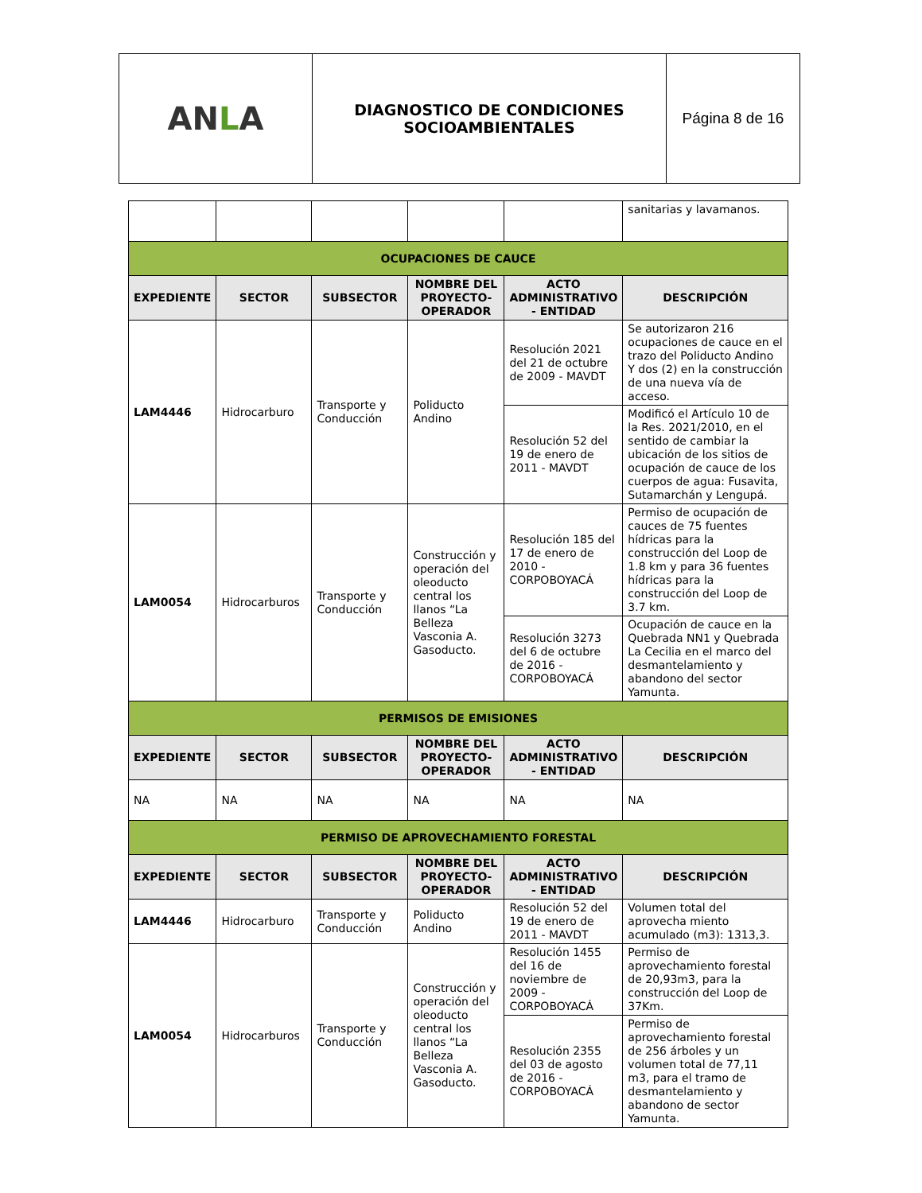| AN L A | DIAGNOSTICO DE CONDICIONES SOCIOAMBIENTALES | Página 8 de 16 |
| | | | | | sanitarias y lavamanos. |
| OCUPACIONES DE CAUCE | | | | | |
| EXPEDIENTE | SECTOR | SUBSECTOR | NOMBRE DEL PROYECTO-OPERADOR | ACTO ADMINISTRATIVO - ENTIDAD | DESCRIPCIÓN |
| LAM4446 | Hidrocarburo | Transporte y Conducción | Poliducto Andino | Resolución 2021 del 21 de octubre de 2009 - MAVDT | Se autorizaron 216 ocupaciones de cauce en el trazo del Poliducto Andino Y dos (2) en la construcción de una nueva vía de acceso. |
| | | | | Resolución 52 del 19 de enero de 2011 - MAVDT | Modificó el Artículo 10 de la Res. 2021/2010, en el sentido de cambiar la ubicación de los sitios de ocupación de cauce de los cuerpos de agua: Fusavita, Sutamarchán y Lengupá. |
| LAM0054 | Hidrocarburos | Transporte y Conducción | Construcción y operación del oleoducto central los llanos “La Belleza Vasconia A. Gasoducto. | Resolución 185 del 17 de enero de 2010 - CORPOBOYACÁ | Permiso de ocupación de cauces de 75 fuentes hídricas para la construcción del Loop de 1.8 km y para 36 fuentes hídricas para la construcción del Loop de 3.7 km. |
| | | | | Resolución 3273 del 6 de octubre de 2016 - CORPOBOYACÁ | Ocupación de cauce en la Quebrada NN1 y Quebrada La Cecilia en el marco del desmantelamiento y abandono del sector Yamunta. |
| PERMISOS DE EMISIONES | | | | | |
| EXPEDIENTE | SECTOR | SUBSECTOR | NOMBRE DEL PROYECTO-OPERADOR | ACTO ADMINISTRATIVO - ENTIDAD | DESCRIPCIÓN |
| NA | NA | NA | NA | NA | NA |
| PERMISO DE APROVECHAMIENTO FORESTAL | | | | | |
| EXPEDIENTE | SECTOR | SUBSECTOR | NOMBRE DEL PROYECTO-OPERADOR | ACTO ADMINISTRATIVO - ENTIDAD | DESCRIPCIÓN |
| LAM4446 | Hidrocarburo | Transporte y Conducción | Poliducto Andino | Resolución 52 del 19 de enero de 2011 - MAVDT | Volumen total del aprovecha miento acumulado (m3): 1313,3. |
| LAM0054 | Hidrocarburos | Transporte y Conducción | Construcción y operación del oleoducto central los llanos “La Belleza Vasconia A. Gasoducto. | Resolución 1455 del 16 de noviembre de 2009 - CORPOBOYACÁ | Permiso de aprovechamiento forestal de 20,93m3, para la construcción del Loop de 37Km. |
| | | | | Resolución 2355 del 03 de agosto de 2016 - CORPOBOYACÁ | Permiso de aprovechamiento forestal de 256 árboles y un volumen total de 77,11 m3, para el tramo de desmantelamiento y abandono de sector Yamunta. |